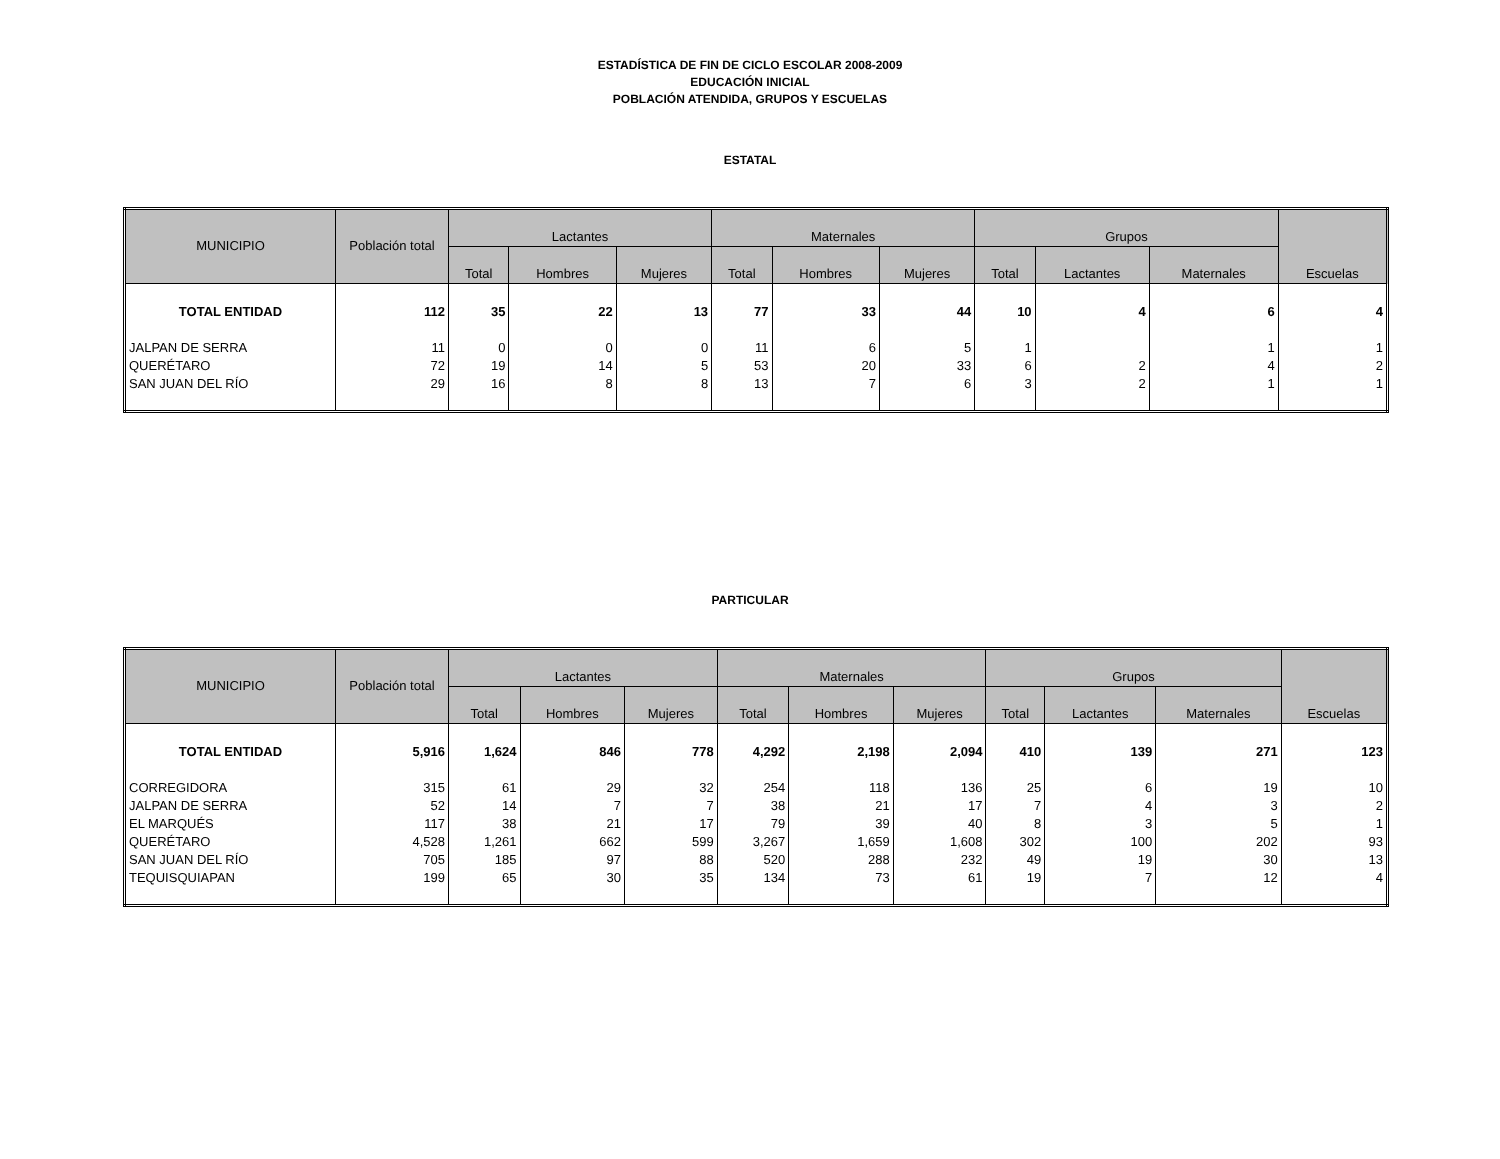ESTADÍSTICA DE FIN DE CICLO ESCOLAR 2008-2009
EDUCACIÓN INICIAL
POBLACIÓN ATENDIDA, GRUPOS Y ESCUELAS
ESTATAL
| MUNICIPIO | Población total | Lactantes | | | Maternales | | | Grupos | | | Escuelas |
| --- | --- | --- | --- | --- | --- | --- | --- | --- | --- | --- | --- |
| | | Total | Hombres | Mujeres | Total | Hombres | Mujeres | Total | Lactantes | Maternales | |
| TOTAL ENTIDAD | 112 | 35 | 22 | 13 | 77 | 33 | 44 | 10 | 4 | 6 | 4 |
| JALPAN DE SERRA | 11 | 0 | 0 | 0 | 11 | 6 | 5 | 1 | | 1 | 1 |
| QUERÉTARO | 72 | 19 | 14 | 5 | 53 | 20 | 33 | 6 | 2 | 4 | 2 |
| SAN JUAN DEL RÍO | 29 | 16 | 8 | 8 | 13 | 7 | 6 | 3 | 2 | 1 | 1 |
PARTICULAR
| MUNICIPIO | Población total | Lactantes | | | Maternales | | | Grupos | | | Escuelas |
| --- | --- | --- | --- | --- | --- | --- | --- | --- | --- | --- | --- |
| | | Total | Hombres | Mujeres | Total | Hombres | Mujeres | Total | Lactantes | Maternales | |
| TOTAL ENTIDAD | 5,916 | 1,624 | 846 | 778 | 4,292 | 2,198 | 2,094 | 410 | 139 | 271 | 123 |
| CORREGIDORA | 315 | 61 | 29 | 32 | 254 | 118 | 136 | 25 | 6 | 19 | 10 |
| JALPAN DE SERRA | 52 | 14 | 7 | 7 | 38 | 21 | 17 | 7 | 4 | 3 | 2 |
| EL MARQUÉS | 117 | 38 | 21 | 17 | 79 | 39 | 40 | 8 | 3 | 5 | 1 |
| QUERÉTARO | 4,528 | 1,261 | 662 | 599 | 3,267 | 1,659 | 1,608 | 302 | 100 | 202 | 93 |
| SAN JUAN DEL RÍO | 705 | 185 | 97 | 88 | 520 | 288 | 232 | 49 | 19 | 30 | 13 |
| TEQUISQUIAPAN | 199 | 65 | 30 | 35 | 134 | 73 | 61 | 19 | 7 | 12 | 4 |